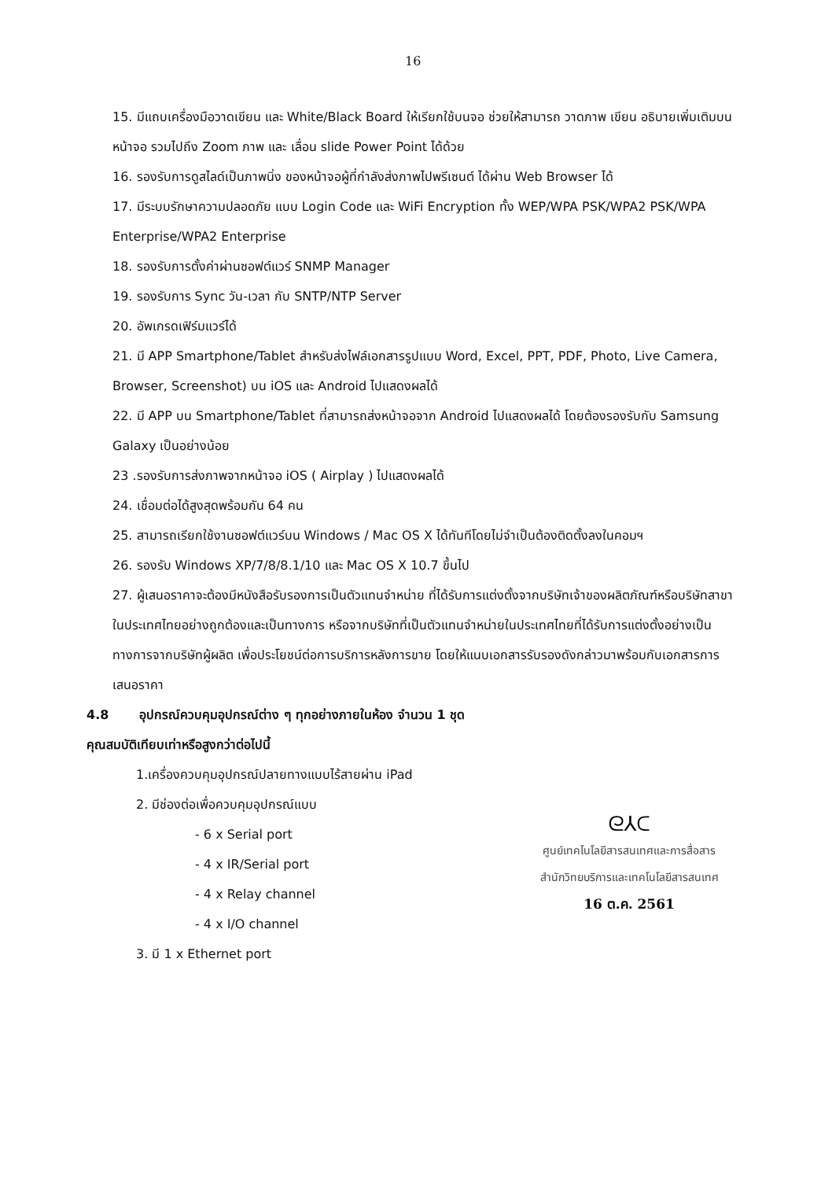16
15. มีแถบเครื่องมือวาดเขียน และ White/Black Board ให้เรียกใช้บนจอ ช่วยให้สามารถ วาดภาพ เขียน อธิบายเพิ่มเติมบนหน้าจอ รวมไปถึง Zoom ภาพ และ เลื่อน slide Power Point ได้ด้วย
16. รองรับการดูสไลด์เป็นภาพนิ่ง ของหน้าจอผู้ที่กำลังส่งภาพไปพรีเซนต์ ได้ผ่าน Web Browser ได้
17. มีระบบรักษาความปลอดภัย แบบ Login Code และ WiFi Encryption ทั้ง WEP/WPA PSK/WPA2 PSK/WPA Enterprise/WPA2 Enterprise
18. รองรับการตั้งค่าผ่านซอฟต์แวร์ SNMP Manager
19. รองรับการ Sync วัน-เวลา กับ SNTP/NTP Server
20. อัพเกรดเฟิร์มแวร์ได้
21. มี APP Smartphone/Tablet สำหรับส่งไฟล์เอกสารรูปแบบ Word, Excel, PPT, PDF, Photo, Live Camera, Browser, Screenshot) บน iOS และ Android ไปแสดงผลได้
22. มี APP บน Smartphone/Tablet ที่สามารถส่งหน้าจอจาก Android ไปแสดงผลได้ โดยต้องรองรับกับ Samsung Galaxy เป็นอย่างน้อย
23 .รองรับการส่งภาพจากหน้าจอ iOS ( Airplay ) ไปแสดงผลได้
24. เชื่อมต่อได้สูงสุดพร้อมกัน 64 คน
25. สามารถเรียกใช้งานซอฟต์แวร์บน Windows / Mac OS X ได้ทันทีโดยไม่จำเป็นต้องติดตั้งลงในคอมฯ
26. รองรับ Windows XP/7/8/8.1/10 และ Mac OS X 10.7 ขึ้นไป
27. ผู้เสนอราคาจะต้องมีหนังสือรับรองการเป็นตัวแทนจำหน่าย ที่ได้รับการแต่งตั้งจากบริษัทเจ้าของผลิตภัณฑ์หรือบริษัทสาขาในประเทศไทยอย่างถูกต้องและเป็นทางการ หรือจากบริษัทที่เป็นตัวแทนจำหน่ายในประเทศไทยที่ได้รับการแต่งตั้งอย่างเป็นทางการจากบริษัทผู้ผลิต เพื่อประโยชน์ต่อการบริการหลังการขาย โดยให้แนบเอกสารรับรองดังกล่าวมาพร้อมกับเอกสารการเสนอราคา
4.8 อุปกรณ์ควบคุมอุปกรณ์ต่าง ๆ ทุกอย่างภายในห้อง จำนวน 1 ชุด
คุณสมบัติเทียบเท่าหรือสูงกว่าต่อไปนี้
1.เครื่องควบคุมอุปกรณ์ปลายทางแบบไร้สายผ่าน iPad
2. มีช่องต่อเพื่อควบคุมอุปกรณ์แบบ
- 6 x Serial port
- 4 x IR/Serial port
- 4 x Relay channel
- 4 x I/O channel
3. มี 1 x Ethernet port
ᘓ⅄ᑕ
ศูนย์เทคโนโลยีสารสนเทศและการสื่อสาร
สำนักวิทยบริการและเทคโนโลยีสารสนเทศ
16 ต.ค. 2561